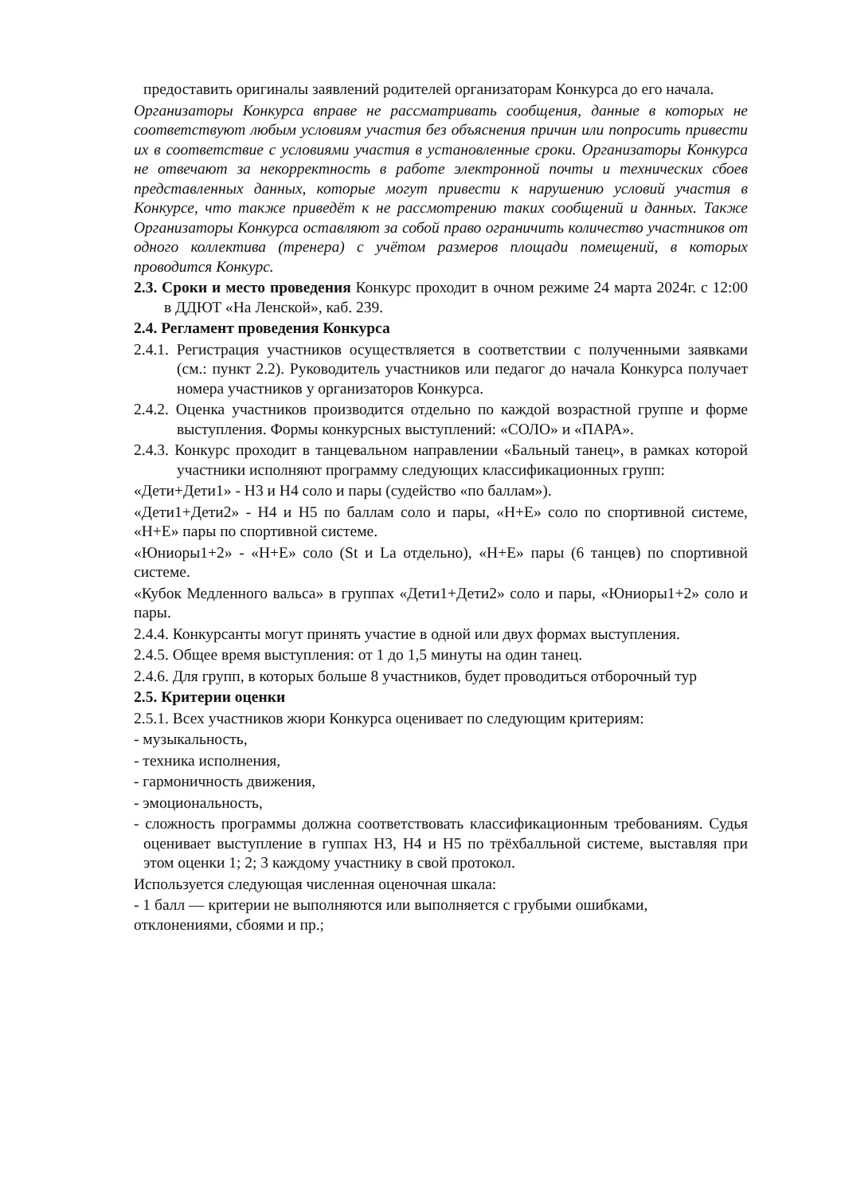предоставить оригиналы заявлений родителей организаторам Конкурса до его начала.
Организаторы Конкурса вправе не рассматривать сообщения, данные в которых не соответствуют любым условиям участия без объяснения причин или попросить привести их в соответствие с условиями участия в установленные сроки. Организаторы Конкурса не отвечают за некорректность в работе электронной почты и технических сбоев представленных данных, которые могут привести к нарушению условий участия в Конкурсе, что также приведёт к не рассмотрению таких сообщений и данных. Также Организаторы Конкурса оставляют за собой право ограничить количество участников от одного коллектива (тренера) с учётом размеров площади помещений, в которых проводится Конкурс.
2.3. Сроки и место проведения Конкурс проходит в очном режиме 24 марта 2024г. с 12:00 в ДДЮТ «На Ленской», каб. 239.
2.4. Регламент проведения Конкурса
2.4.1. Регистрация участников осуществляется в соответствии с полученными заявками (см.: пункт 2.2). Руководитель участников или педагог до начала Конкурса получает номера участников у организаторов Конкурса.
2.4.2. Оценка участников производится отдельно по каждой возрастной группе и форме выступления. Формы конкурсных выступлений: «СОЛО» и «ПАРА».
2.4.3. Конкурс проходит в танцевальном направлении «Бальный танец», в рамках которой участники исполняют программу следующих классификационных групп:
«Дети+Дети1» - Н3 и Н4 соло и пары (судейство «по баллам»).
«Дети1+Дети2» - Н4 и Н5 по баллам соло и пары, «Н+Е» соло по спортивной системе, «Н+Е» пары по спортивной системе.
«Юниоры1+2» - «Н+Е» соло (St и La отдельно), «Н+Е» пары (6 танцев) по спортивной системе.
«Кубок Медленного вальса» в группах «Дети1+Дети2» соло и пары, «Юниоры1+2» соло и пары.
2.4.4. Конкурсанты могут принять участие в одной или двух формах выступления.
2.4.5. Общее время выступления: от 1 до 1,5 минуты на один танец.
2.4.6. Для групп, в которых больше 8 участников, будет проводиться отборочный тур
2.5. Критерии оценки
2.5.1. Всех участников жюри Конкурса оценивает по следующим критериям:
- музыкальность,
- техника исполнения,
- гармоничность движения,
- эмоциональность,
- сложность программы должна соответствовать классификационным требованиям. Судья оценивает выступление в гуппах Н3, Н4 и Н5 по трёхбалльной системе, выставляя при этом оценки 1; 2; 3 каждому участнику в свой протокол.
Используется следующая численная оценочная шкала:
- 1 балл — критерии не выполняются или выполняется с грубыми ошибками, отклонениями, сбоями и пр.;